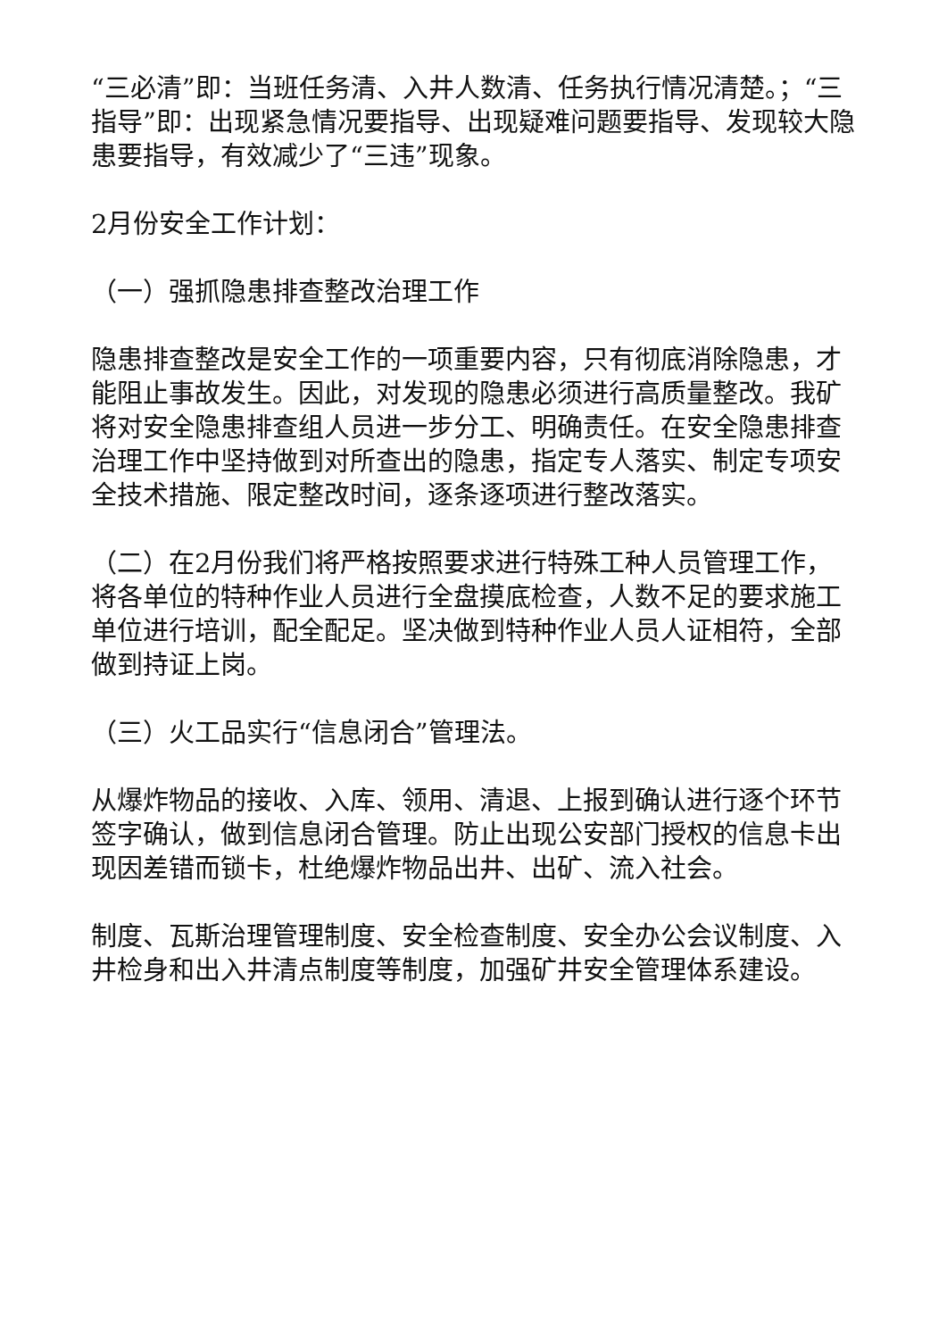“三必清”即：当班任务清、入井人数清、任务执行情况清楚。；“三指导”即：出现紧急情况要指导、出现疑难问题要指导、发现较大隐患要指导，有效减少了“三违”现象。
2月份安全工作计划：
（一）强抓隐患排查整改治理工作
隐患排查整改是安全工作的一项重要内容，只有彻底消除隐患，才能阻止事故发生。因此，对发现的隐患必须进行高质量整改。我矿将对安全隐患排查组人员进一步分工、明确责任。在安全隐患排查治理工作中坚持做到对所查出的隐患，指定专人落实、制定专项安全技术措施、限定整改时间，逐条逐项进行整改落实。
（二）在2月份我们将严格按照要求进行特殊工种人员管理工作，将各单位的特种作业人员进行全盘摸底检查，人数不足的要求施工单位进行培训，配全配足。坚决做到特种作业人员人证相符，全部做到持证上岗。
（三）火工品实行“信息闭合”管理法。
从爆炸物品的接收、入库、领用、清退、上报到确认进行逐个环节签字确认，做到信息闭合管理。防止出现公安部门授权的信息卡出现因差错而锁卡，杜绝爆炸物品出井、出矿、流入社会。
制度、瓦斯治理管理制度、安全检查制度、安全办公会议制度、入井检身和出入井清点制度等制度，加强矿井安全管理体系建设。